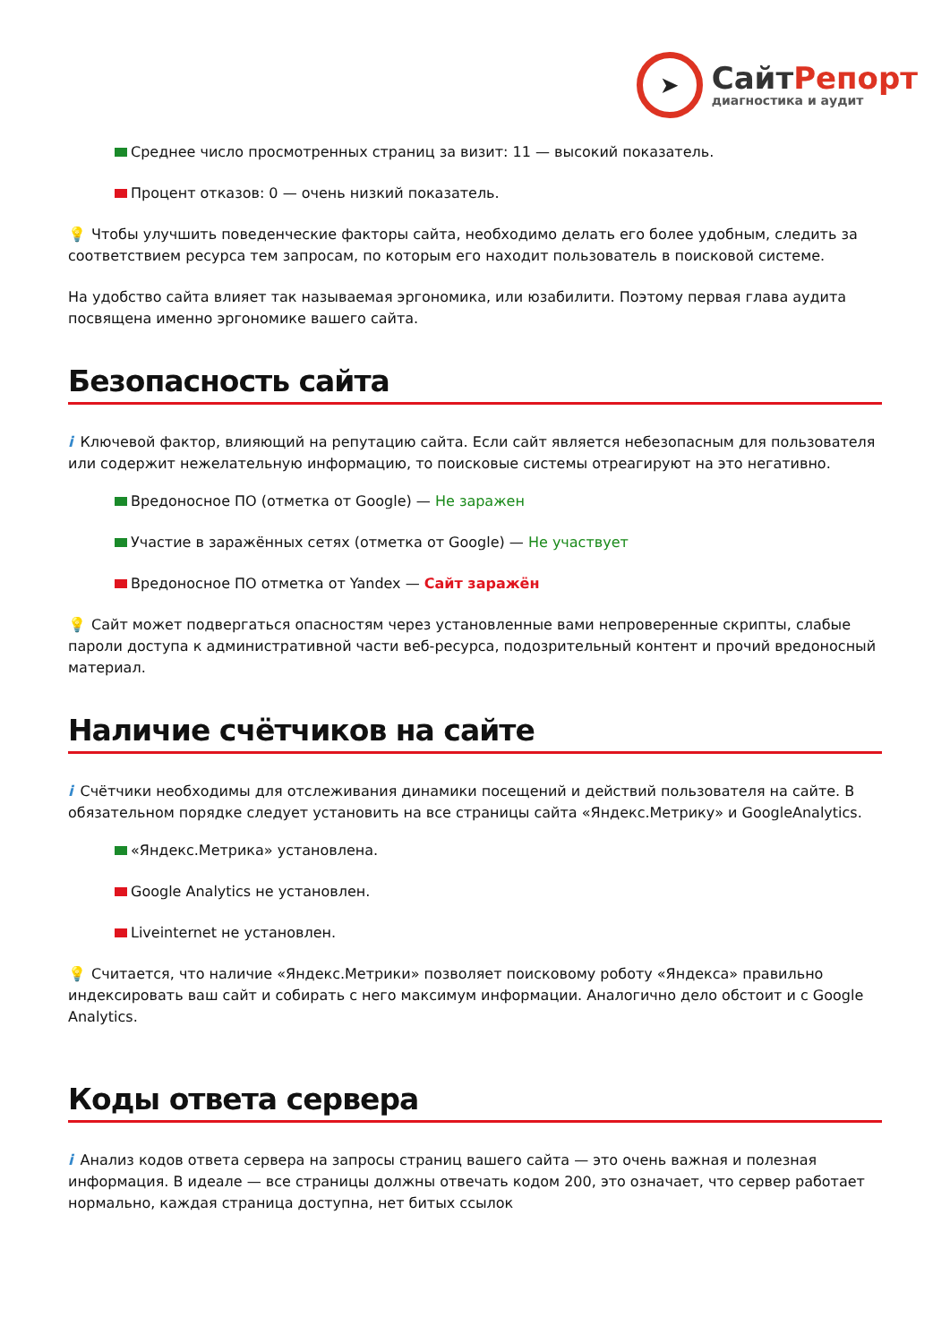➤
СайтРепорт
диагностика и аудит
Среднее число просмотренных страниц за визит: 11 — высокий показатель.
Процент отказов: 0 — очень низкий показатель.
💡 Чтобы улучшить поведенческие факторы сайта, необходимо делать его более удобным, следить за соответствием ресурса тем запросам, по которым его находит пользователь в поисковой системе.
На удобство сайта влияет так называемая эргономика, или юзабилити. Поэтому первая глава аудита посвящена именно эргономике вашего сайта.
Безопасность сайта
i Ключевой фактор, влияющий на репутацию сайта. Если сайт является небезопасным для пользователя или содержит нежелательную информацию, то поисковые системы отреагируют на это негативно.
Вредоносное ПО (отметка от Google) — Не заражен
Участие в заражённых сетях (отметка от Google) — Не участвует
Вредоносное ПО отметка от Yandex — Сайт заражён
💡 Сайт может подвергаться опасностям через установленные вами непроверенные скрипты, слабые пароли доступа к административной части веб-ресурса, подозрительный контент и прочий вредоносный материал.
Наличие счётчиков на сайте
i Счётчики необходимы для отслеживания динамики посещений и действий пользователя на сайте. В обязательном порядке следует установить на все страницы сайта «Яндекс.Метрику» и GoogleAnalytics.
«Яндекс.Метрика» установлена.
Google Analytics не установлен.
Liveinternet не установлен.
💡 Считается, что наличие «Яндекс.Метрики» позволяет поисковому роботу «Яндекса» правильно индексировать ваш сайт и собирать с него максимум информации. Аналогично дело обстоит и с Google Analytics.
Коды ответа сервера
i Анализ кодов ответа сервера на запросы страниц вашего сайта — это очень важная и полезная информация. В идеале — все страницы должны отвечать кодом 200, это означает, что сервер работает нормально, каждая страница доступна, нет битых ссылок